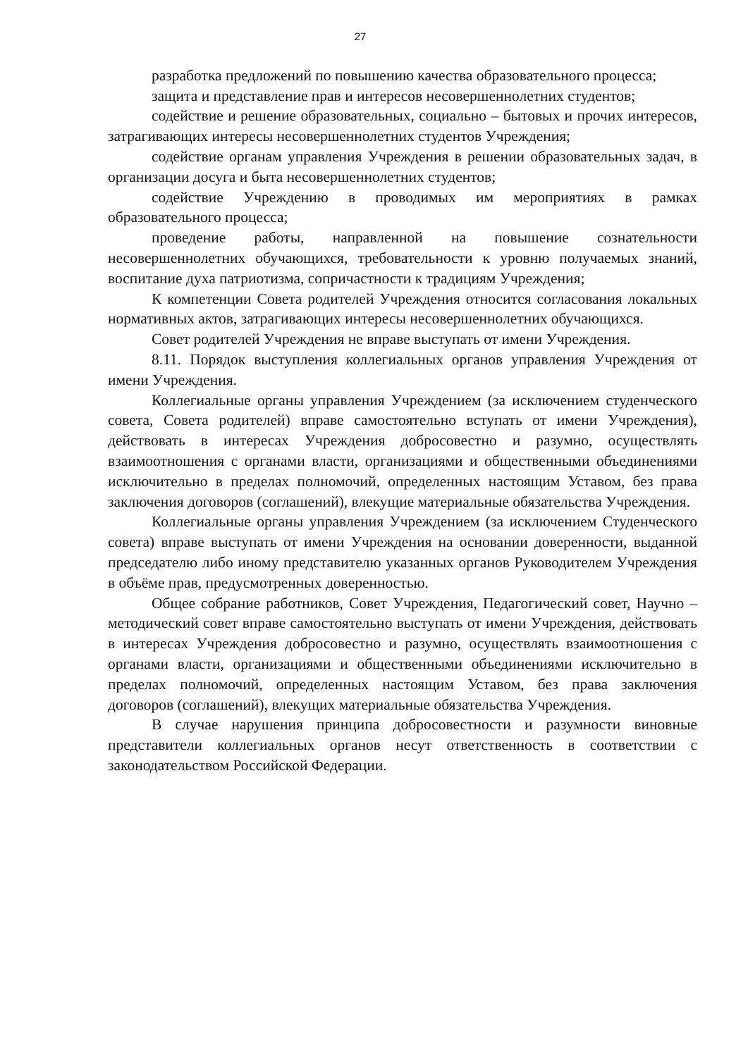27
разработка предложений по повышению качества образовательного процесса;
защита и представление прав и интересов несовершеннолетних студентов;
содействие и решение образовательных, социально – бытовых и прочих интересов, затрагивающих интересы несовершеннолетних студентов Учреждения;
содействие органам управления Учреждения в решении образовательных задач, в организации досуга и быта несовершеннолетних студентов;
содействие Учреждению в проводимых им мероприятиях в рамках образовательного процесса;
проведение работы, направленной на повышение сознательности несовершеннолетних обучающихся, требовательности к уровню получаемых знаний, воспитание духа патриотизма, сопричастности к традициям Учреждения;
К компетенции Совета родителей Учреждения относится согласования локальных нормативных актов, затрагивающих интересы несовершеннолетних обучающихся.
Совет родителей Учреждения не вправе выступать от имени Учреждения.
8.11. Порядок выступления коллегиальных органов управления Учреждения от имени Учреждения.
Коллегиальные органы управления Учреждением (за исключением студенческого совета, Совета родителей) вправе самостоятельно вступать от имени Учреждения), действовать в интересах Учреждения добросовестно и разумно, осуществлять взаимоотношения с органами власти, организациями и общественными объединениями исключительно в пределах полномочий, определенных настоящим Уставом, без права заключения договоров (соглашений), влекущие материальные обязательства Учреждения.
Коллегиальные органы управления Учреждением (за исключением Студенческого совета) вправе выступать от имени Учреждения на основании доверенности, выданной председателю либо иному представителю указанных органов Руководителем Учреждения в объёме прав, предусмотренных доверенностью.
Общее собрание работников, Совет Учреждения, Педагогический совет, Научно – методический совет вправе самостоятельно выступать от имени Учреждения, действовать в интересах Учреждения добросовестно и разумно, осуществлять взаимоотношения с органами власти, организациями и общественными объединениями исключительно в пределах полномочий, определенных настоящим Уставом, без права заключения договоров (соглашений), влекущих материальные обязательства Учреждения.
В случае нарушения принципа добросовестности и разумности виновные представители коллегиальных органов несут ответственность в соответствии с законодательством Российской Федерации.